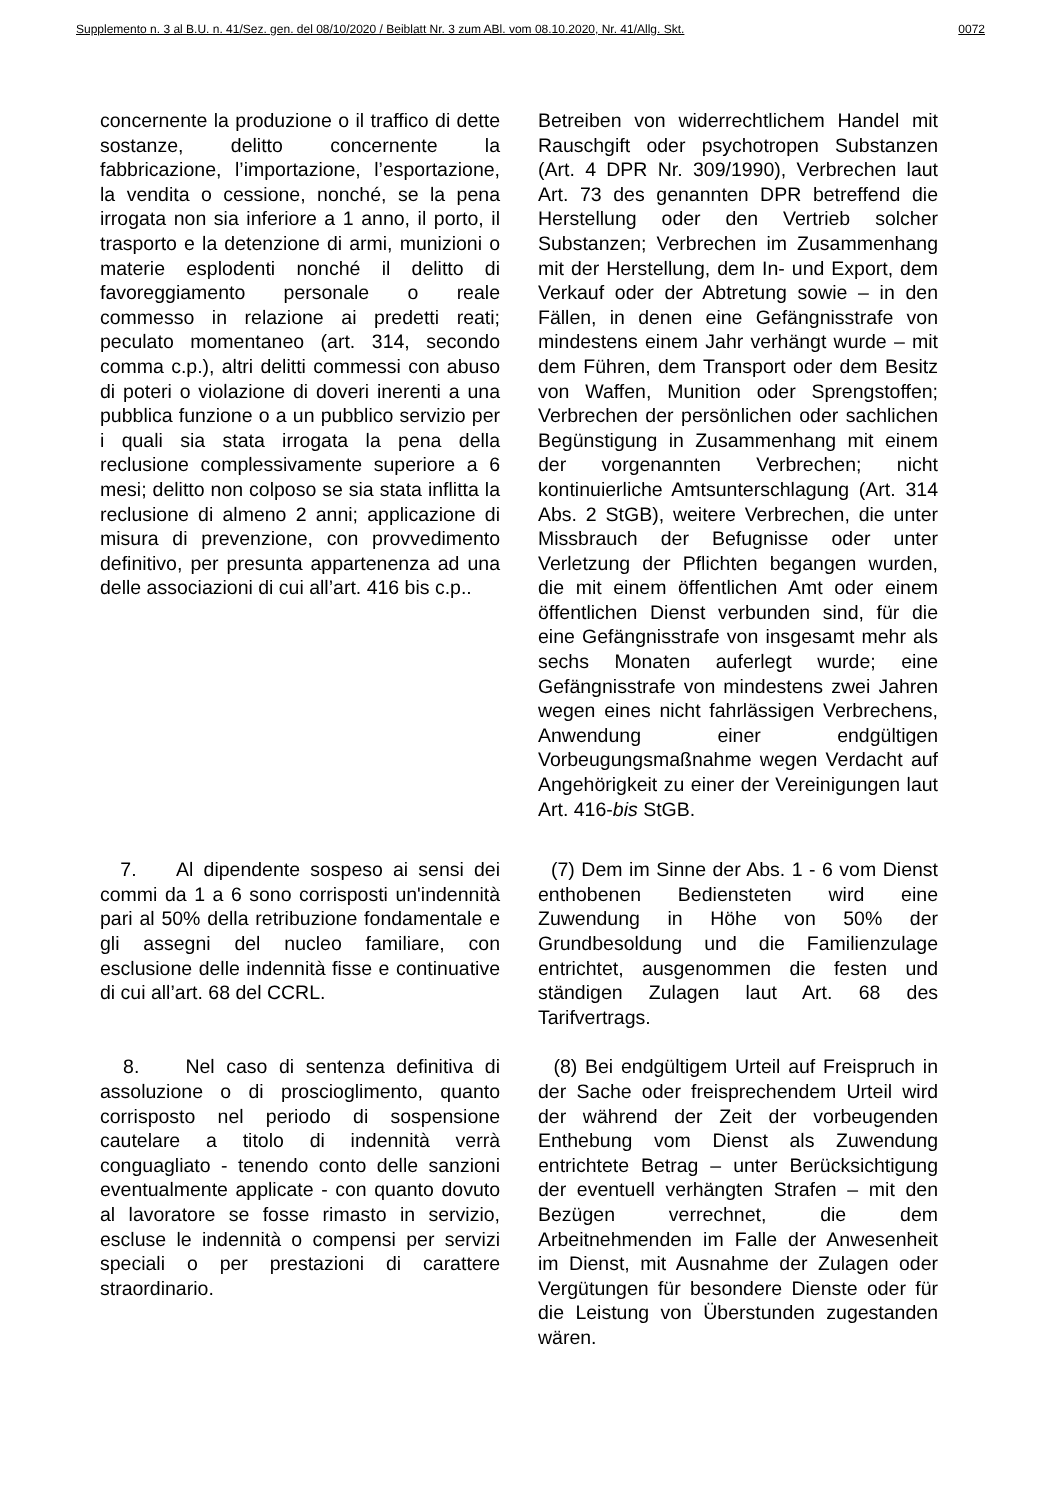Supplemento n. 3 al B.U. n. 41/Sez. gen. del 08/10/2020 / Beiblatt Nr. 3 zum ABl. vom 08.10.2020, Nr. 41/Allg. Skt. 0072
concernente la produzione o il traffico di dette sostanze, delitto concernente la fabbricazione, l’importazione, l’esportazione, la vendita o cessione, nonché, se la pena irrogata non sia inferiore a 1 anno, il porto, il trasporto e la detenzione di armi, munizioni o materie esplodenti nonché il delitto di favoreggiamento personale o reale commesso in relazione ai predetti reati; peculato momentaneo (art. 314, secondo comma c.p.), altri delitti commessi con abuso di poteri o violazione di doveri inerenti a una pubblica funzione o a un pubblico servizio per i quali sia stata irrogata la pena della reclusione complessivamente superiore a 6 mesi; delitto non colposo se sia stata inflitta la reclusione di almeno 2 anni; applicazione di misura di prevenzione, con provvedimento definitivo, per presunta appartenenza ad una delle associazioni di cui all’art. 416 bis c.p..
Betreiben von widerrechtlichem Handel mit Rauschgift oder psychotropen Substanzen (Art. 4 DPR Nr. 309/1990), Verbrechen laut Art. 73 des genannten DPR betreffend die Herstellung oder den Vertrieb solcher Substanzen; Verbrechen im Zusammenhang mit der Herstellung, dem In- und Export, dem Verkauf oder der Abtretung sowie – in den Fällen, in denen eine Gefängnisstrafe von mindestens einem Jahr verhängt wurde – mit dem Führen, dem Transport oder dem Besitz von Waffen, Munition oder Sprengstoffen; Verbrechen der persönlichen oder sachlichen Begünstigung in Zusammenhang mit einem der vorgenannten Verbrechen; nicht kontinuierliche Amtsunterschlagung (Art. 314 Abs. 2 StGB), weitere Verbrechen, die unter Missbrauch der Befugnisse oder unter Verletzung der Pflichten begangen wurden, die mit einem öffentlichen Amt oder einem öffentlichen Dienst verbunden sind, für die eine Gefängnisstrafe von insgesamt mehr als sechs Monaten auferlegt wurde; eine Gefängnisstrafe von mindestens zwei Jahren wegen eines nicht fahrlässigen Verbrechens, Anwendung einer endgültigen Vorbeugungsmaßnahme wegen Verdacht auf Angehörigkeit zu einer der Vereinigungen laut Art. 416-bis StGB.
7. Al dipendente sospeso ai sensi dei commi da 1 a 6 sono corrisposti un'indennità pari al 50% della retribuzione fondamentale e gli assegni del nucleo familiare, con esclusione delle indennità fisse e continuative di cui all’art. 68 del CCRL.
(7) Dem im Sinne der Abs. 1 - 6 vom Dienst enthobenen Bediensteten wird eine Zuwendung in Höhe von 50% der Grundbesoldung und die Familienzulage entrichtet, ausgenommen die festen und ständigen Zulagen laut Art. 68 des Tarifvertrags.
8. Nel caso di sentenza definitiva di assoluzione o di proscioglimento, quanto corrisposto nel periodo di sospensione cautelare a titolo di indennità verrà conguagliato - tenendo conto delle sanzioni eventualmente applicate - con quanto dovuto al lavoratore se fosse rimasto in servizio, escluse le indennità o compensi per servizi speciali o per prestazioni di carattere straordinario.
(8) Bei endgültigem Urteil auf Freispruch in der Sache oder freisprechendem Urteil wird der während der Zeit der vorbeugenden Enthebung vom Dienst als Zuwendung entrichtete Betrag – unter Berücksichtigung der eventuell verhängten Strafen – mit den Bezügen verrechnet, die dem Arbeitnehmenden im Falle der Anwesenheit im Dienst, mit Ausnahme der Zulagen oder Vergütungen für besondere Dienste oder für die Leistung von Überstunden zugestanden wären.